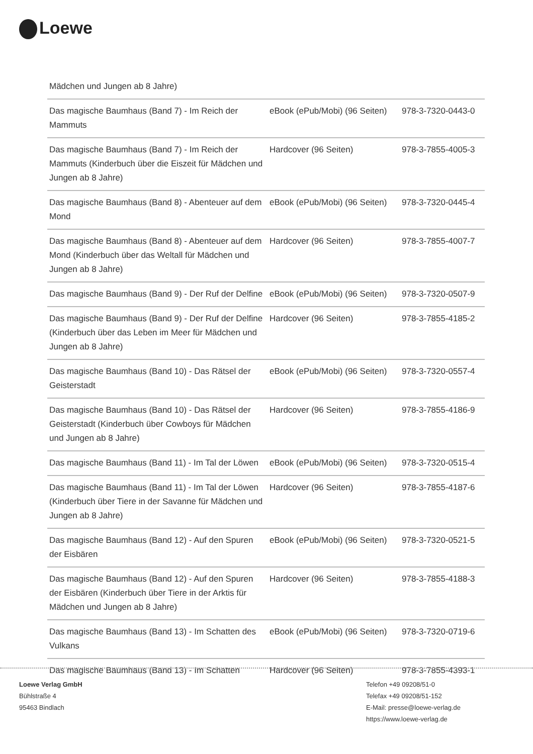Loewe
| Mädchen und Jungen ab 8 Jahre) | | |
| Das magische Baumhaus (Band 7) - Im Reich der Mammuts | eBook (ePub/Mobi) (96 Seiten) | 978-3-7320-0443-0 |
| Das magische Baumhaus (Band 7) - Im Reich der Mammuts (Kinderbuch über die Eiszeit für Mädchen und Jungen ab 8 Jahre) | Hardcover (96 Seiten) | 978-3-7855-4005-3 |
| Das magische Baumhaus (Band 8) - Abenteuer auf dem Mond | eBook (ePub/Mobi) (96 Seiten) | 978-3-7320-0445-4 |
| Das magische Baumhaus (Band 8) - Abenteuer auf dem Mond (Kinderbuch über das Weltall für Mädchen und Jungen ab 8 Jahre) | Hardcover (96 Seiten) | 978-3-7855-4007-7 |
| Das magische Baumhaus (Band 9) - Der Ruf der Delfine | eBook (ePub/Mobi) (96 Seiten) | 978-3-7320-0507-9 |
| Das magische Baumhaus (Band 9) - Der Ruf der Delfine (Kinderbuch über das Leben im Meer für Mädchen und Jungen ab 8 Jahre) | Hardcover (96 Seiten) | 978-3-7855-4185-2 |
| Das magische Baumhaus (Band 10) - Das Rätsel der Geisterstadt | eBook (ePub/Mobi) (96 Seiten) | 978-3-7320-0557-4 |
| Das magische Baumhaus (Band 10) - Das Rätsel der Geisterstadt (Kinderbuch über Cowboys für Mädchen und Jungen ab 8 Jahre) | Hardcover (96 Seiten) | 978-3-7855-4186-9 |
| Das magische Baumhaus (Band 11) - Im Tal der Löwen | eBook (ePub/Mobi) (96 Seiten) | 978-3-7320-0515-4 |
| Das magische Baumhaus (Band 11) - Im Tal der Löwen (Kinderbuch über Tiere in der Savanne für Mädchen und Jungen ab 8 Jahre) | Hardcover (96 Seiten) | 978-3-7855-4187-6 |
| Das magische Baumhaus (Band 12) - Auf den Spuren der Eisbären | eBook (ePub/Mobi) (96 Seiten) | 978-3-7320-0521-5 |
| Das magische Baumhaus (Band 12) - Auf den Spuren der Eisbären (Kinderbuch über Tiere in der Arktis für Mädchen und Jungen ab 8 Jahre) | Hardcover (96 Seiten) | 978-3-7855-4188-3 |
| Das magische Baumhaus (Band 13) - Im Schatten des Vulkans | eBook (ePub/Mobi) (96 Seiten) | 978-3-7320-0719-6 |
| Das magische Baumhaus (Band 13) - Im Schatten | Hardcover (96 Seiten) | 978-3-7855-4393-1 |
Loewe Verlag GmbH
Bühlstraße 4
95463 Bindlach
Telefon +49 09208/51-0
Telefax +49 09208/51-152
E-Mail: presse@loewe-verlag.de
https://www.loewe-verlag.de